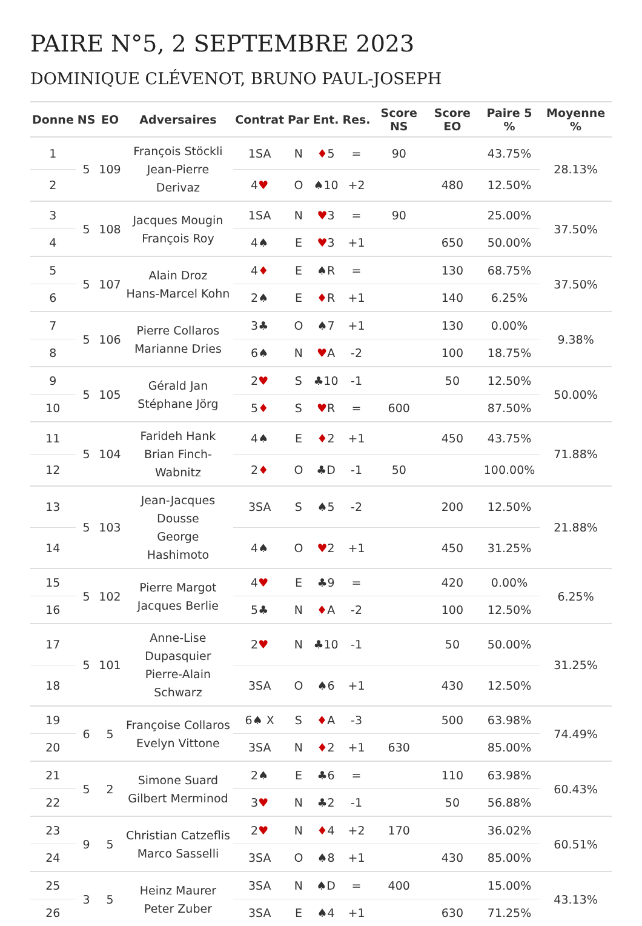PAIRE N°5, 2 SEPTEMBRE 2023
DOMINIQUE CLÉVENOT, BRUNO PAUL-JOSEPH
| Donne | NS | EO | Adversaires | Contrat | Par | Ent. | Res. | Score NS | Score EO | Paire 5 % | Moyenne % |
| --- | --- | --- | --- | --- | --- | --- | --- | --- | --- | --- | --- |
| 1 | 5 | 109 | François Stöckli Jean-Pierre Derivaz | 1SA | N | ♦ 5 | = | 90 | | 43.75% | 28.13% |
| 2 | | | | 4 ♥ | O | ♠10 | +2 | | 480 | 12.50% | |
| 3 | 5 | 108 | Jacques Mougin François Roy | 1SA | N | ♥ 3 | = | 90 | | 25.00% | 37.50% |
| 4 | | | | 4♠ | E | ♥ 3 | +1 | | 650 | 50.00% | |
| 5 | 5 | 107 | Alain Droz Hans-Marcel Kohn | 4 ♦ | E | ♠R | = | | 130 | 68.75% | 37.50% |
| 6 | | | | 2♠ | E | ♦ R | +1 | | 140 | 6.25% | |
| 7 | 5 | 106 | Pierre Collaros Marianne Dries | 3♣ | O | ♠7 | +1 | | 130 | 0.00% | 9.38% |
| 8 | | | | 6♠ | N | ♥ A | -2 | | 100 | 18.75% | |
| 9 | 5 | 105 | Gérald Jan Stéphane Jörg | 2 ♥ | S | ♣10 | -1 | | 50 | 12.50% | 50.00% |
| 10 | | | | 5 ♦ | S | ♥ R | = | 600 | | 87.50% | |
| 11 | 5 | 104 | Farideh Hank Brian Finch-Wabnitz | 4♠ | E | ♦ 2 | +1 | | 450 | 43.75% | 71.88% |
| 12 | | | | 2 ♦ | O | ♣D | -1 | 50 | | 100.00% | |
| 13 | 5 | 103 | Jean-Jacques Dousse George Hashimoto | 3SA | S | ♠5 | -2 | | 200 | 12.50% | 21.88% |
| 14 | | | | 4♠ | O | ♥ 2 | +1 | | 450 | 31.25% | |
| 15 | 5 | 102 | Pierre Margot Jacques Berlie | 4 ♥ | E | ♣9 | = | | 420 | 0.00% | 6.25% |
| 16 | | | | 5♣ | N | ♦ A | -2 | | 100 | 12.50% | |
| 17 | 5 | 101 | Anne-Lise Dupasquier Pierre-Alain Schwarz | 2 ♥ | N | ♣10 | -1 | | 50 | 50.00% | 31.25% |
| 18 | | | | 3SA | O | ♠6 | +1 | | 430 | 12.50% | |
| 19 | 6 | 5 | Françoise Collaros Evelyn Vittone | 6♠ X | S | ♦ A | -3 | | 500 | 63.98% | 74.49% |
| 20 | | | | 3SA | N | ♦ 2 | +1 | 630 | | 85.00% | |
| 21 | 5 | 2 | Simone Suard Gilbert Merminod | 2♠ | E | ♣6 | = | | 110 | 63.98% | 60.43% |
| 22 | | | | 3 ♥ | N | ♣2 | -1 | | 50 | 56.88% | |
| 23 | 9 | 5 | Christian Catzeflis Marco Sasselli | 2 ♥ | N | ♦ 4 | +2 | 170 | | 36.02% | 60.51% |
| 24 | | | | 3SA | O | ♠8 | +1 | | 430 | 85.00% | |
| 25 | 3 | 5 | Heinz Maurer Peter Zuber | 3SA | N | ♠D | = | 400 | | 15.00% | 43.13% |
| 26 | | | | 3SA | E | ♠4 | +1 | | 630 | 71.25% | |